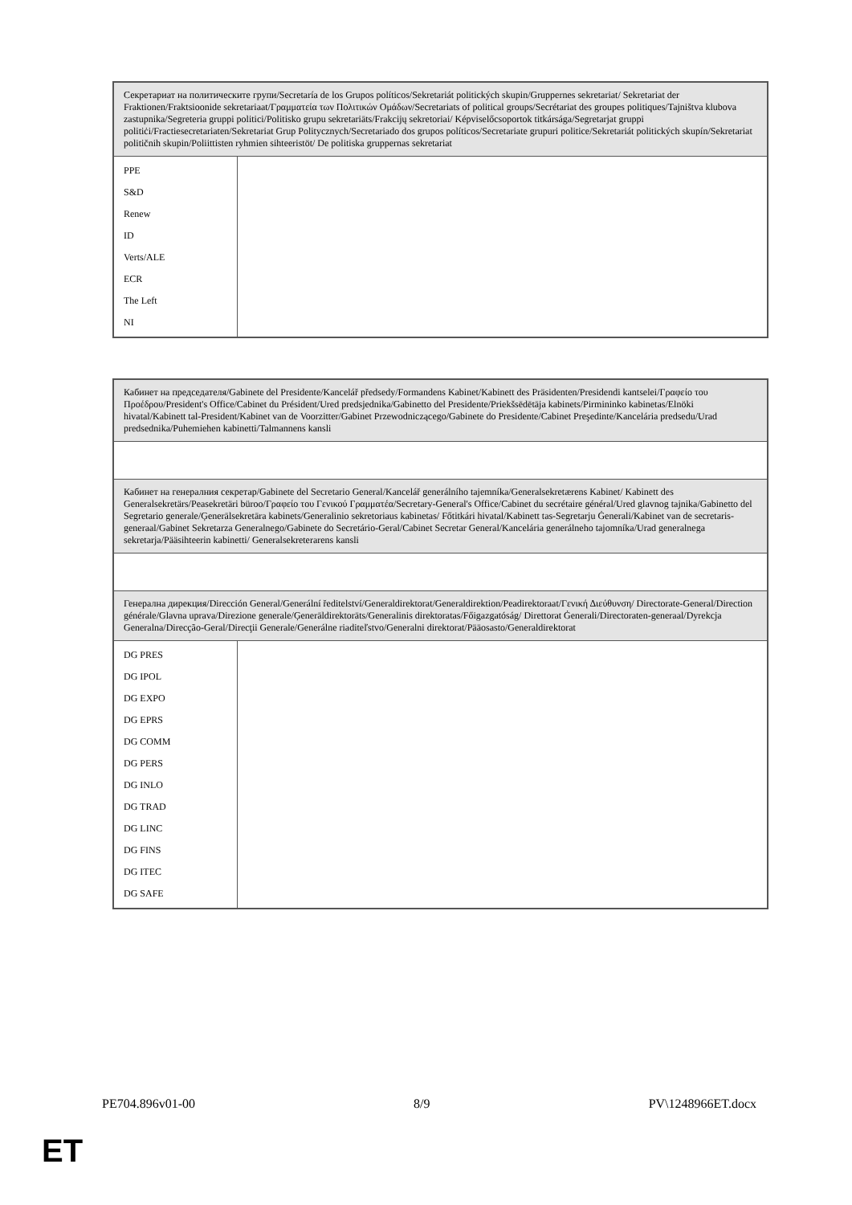| Секретариат на политическите групи/Secretaría de los Grupos políticos/Sekretariát politických skupin/Gruppernes sekretariat/ Sekretariat der Fraktionen/Fraktsioonide sekretariaat/Γραμματεία των Πολιτικών Ομάδων/Secretariats of political groups/Secrétariat des groupes politiques/Tajništva klubova zastupnika/Segreteria gruppi politici/Politisko grupu sekretariāts/Frakcijų sekretoriai/ Képviselőcsoportok titkársága/Segretarjat gruppi politiċi/Fractiesecretariaten/Sekretariat Grup Politycznych/Secretariado dos grupos políticos/Secretariate grupuri politice/Sekretariát politických skupín/Sekretariat političnih skupin/Poliittisten ryhmien sihteeristöt/ De politiska gruppernas sekretariat | |
| PPE S&D Renew ID Verts/ALE ECR The Left NI | |
| Кабинет на председателя/Gabinete del Presidente/Kancelář předsedy/Formandens Kabinet/Kabinett des Präsidenten/Presidendi kantselei/Γραφείο του Προέδρου/President's Office/Cabinet du Président/Ured predsjednika/Gabinetto del Presidente/Priekšsēdētāja kabinets/Pirmininko kabinetas/Elnöki hivatal/Kabinett tal-President/Kabinet van de Voorzitter/Gabinet Przewodniczącego/Gabinete do Presidente/Cabinet Preşedinte/Kancelária predsedu/Urad predsednika/Puhemiehen kabinetti/Talmannens kansli | |
| Кабинет на генералния секретар/Gabinete del Secretario General/Kancelář generálního tajemníka/Generalsekretærens Kabinet/ Kabinett des Generalsekretärs/Peasekretäri büroo/Γραφείο του Γενικού Γραμματέα/Secretary-General's Office/Cabinet du secrétaire général/Ured glavnog tajnika/Gabinetto del Segretario generale/Ģenerālsekretāra kabinets/Generalinio sekretoriaus kabinetas/ Főtitkári hivatal/Kabinett tas-Segretarju Ġenerali/Kabinet van de secretaris-generaal/Gabinet Sekretarza Generalnego/Gabinete do Secretário-Geral/Cabinet Secretar General/Kancelária generálneho tajomníka/Urad generalnega sekretarja/Pääsihteerin kabinetti/ Generalsekreterarens kansli | |
| Генерална дирекция/Dirección General/Generální ředitelství/Generaldirektorat/Generaldirektion/Peadirektoraat/Γενική Διεύθυνση/ Directorate-General/Direction générale/Glavna uprava/Direzione generale/Ģenerāldirektorāts/Generalinis direktoratas/Főigazgatóság/ Direttorat Ġenerali/Directoraten-generaal/Dyrekcja Generalna/Direcção-Geral/Direcţii Generale/Generálne riaditeľstvo/Generalni direktorat/Pääosasto/Generaldirektorat | |
| DG PRES DG IPOL DG EXPO DG EPRS DG COMM DG PERS DG INLO DG TRAD DG LINC DG FINS DG ITEC DG SAFE | |
PE704.896v01-00 8/9 PV\1248966ET.docx
ET